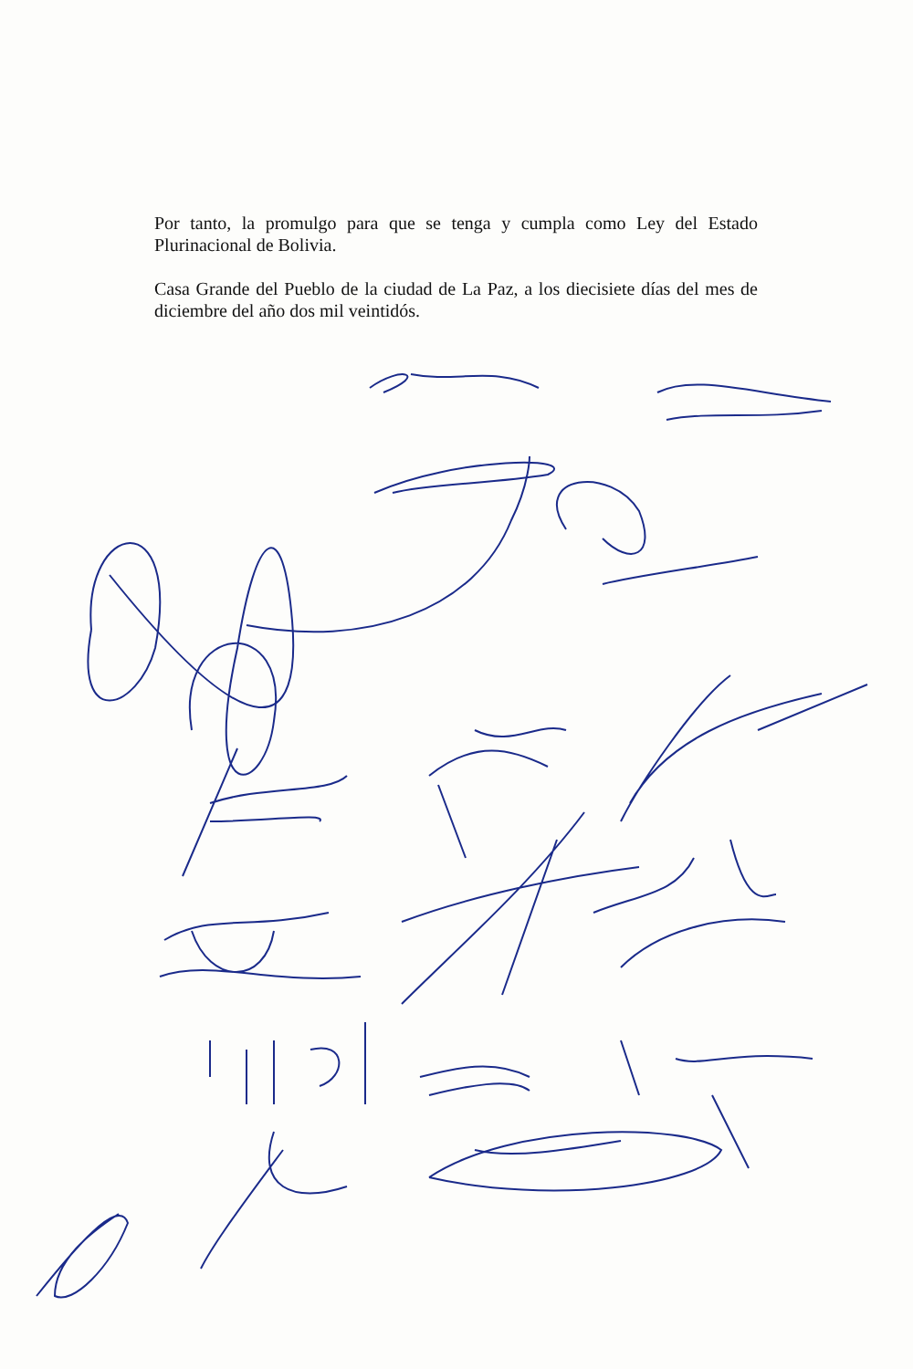Por tanto, la promulgo para que se tenga y cumpla como Ley del Estado Plurinacional de Bolivia.
Casa Grande del Pueblo de la ciudad de La Paz, a los diecisiete días del mes de diciembre del año dos mil veintidós.